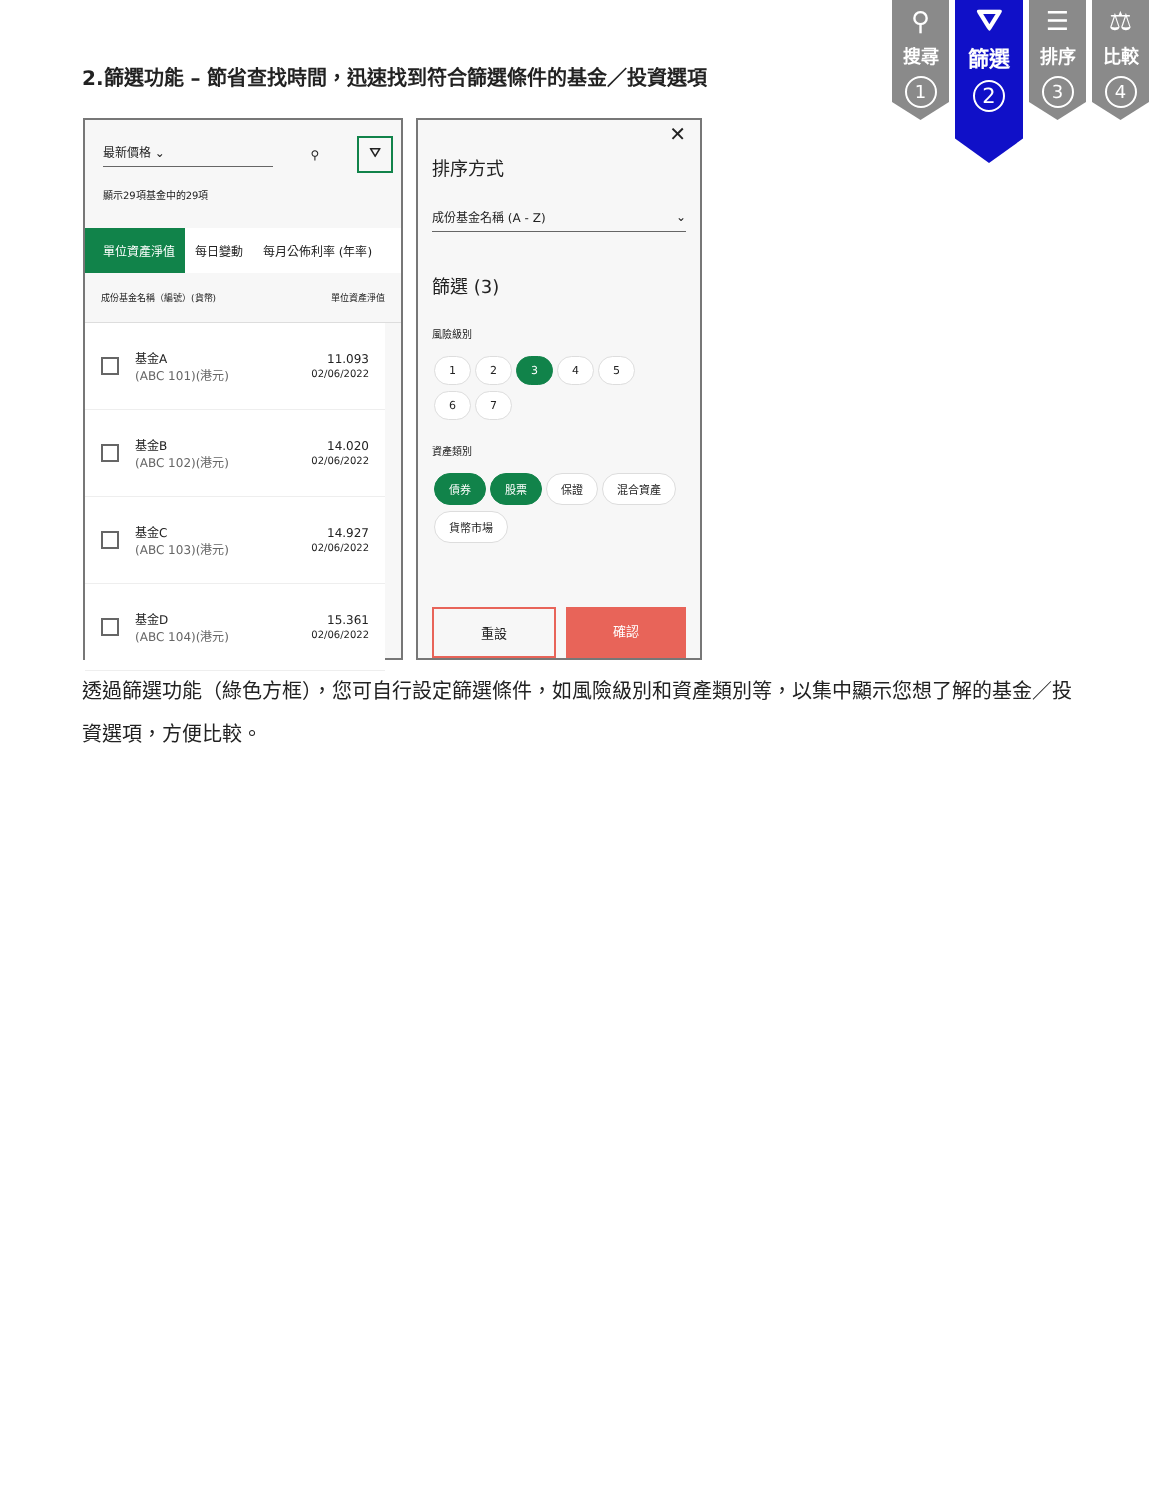2.篩選功能 – 節省查找時間，迅速找到符合篩選條件的基金／投資選項
⚲
搜尋
1
⛛
篩選
2
☰
排序
3
⚖
比較
4
最新價格 ⌄ ⚲ ⛛
顯示29項基金中的29項
單位資產淨值 每日變動 每月公佈利率 (年率)
成份基金名稱（編號）(貨幣) 單位資產淨值
基金A
(ABC 101)(港元)
11.093
02/06/2022
基金B
(ABC 102)(港元)
14.020
02/06/2022
基金C
(ABC 103)(港元)
14.927
02/06/2022
基金D
(ABC 104)(港元)
15.361
02/06/2022
✕
排序方式
成份基金名稱 (A - Z) ⌄
篩選 (3)
風險級別
1 2 3 4 5
6 7
資產類別
債券 股票 保證 混合資產
貨幣市場
重設 確認
透過篩選功能（綠色方框），您可自行設定篩選條件，如風險級別和資產類別等，以集中顯示您想了解的基金／投資選項，方便比較。